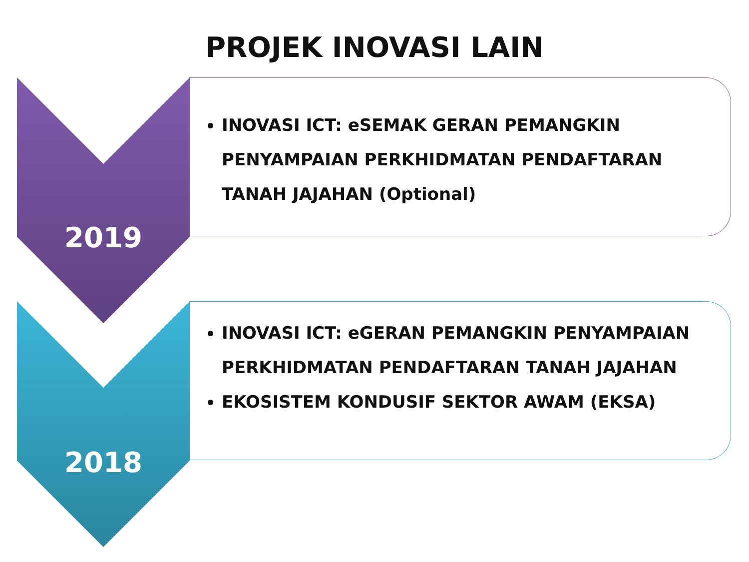PROJEK INOVASI LAIN
INOVASI ICT: eSEMAK GERAN PEMANGKIN PENYAMPAIAN PERKHIDMATAN PENDAFTARAN TANAH JAJAHAN (Optional)
2019
INOVASI ICT: eGERAN PEMANGKIN PENYAMPAIAN PERKHIDMATAN PENDAFTARAN TANAH JAJAHAN
EKOSISTEM KONDUSIF SEKTOR AWAM (EKSA)
2018